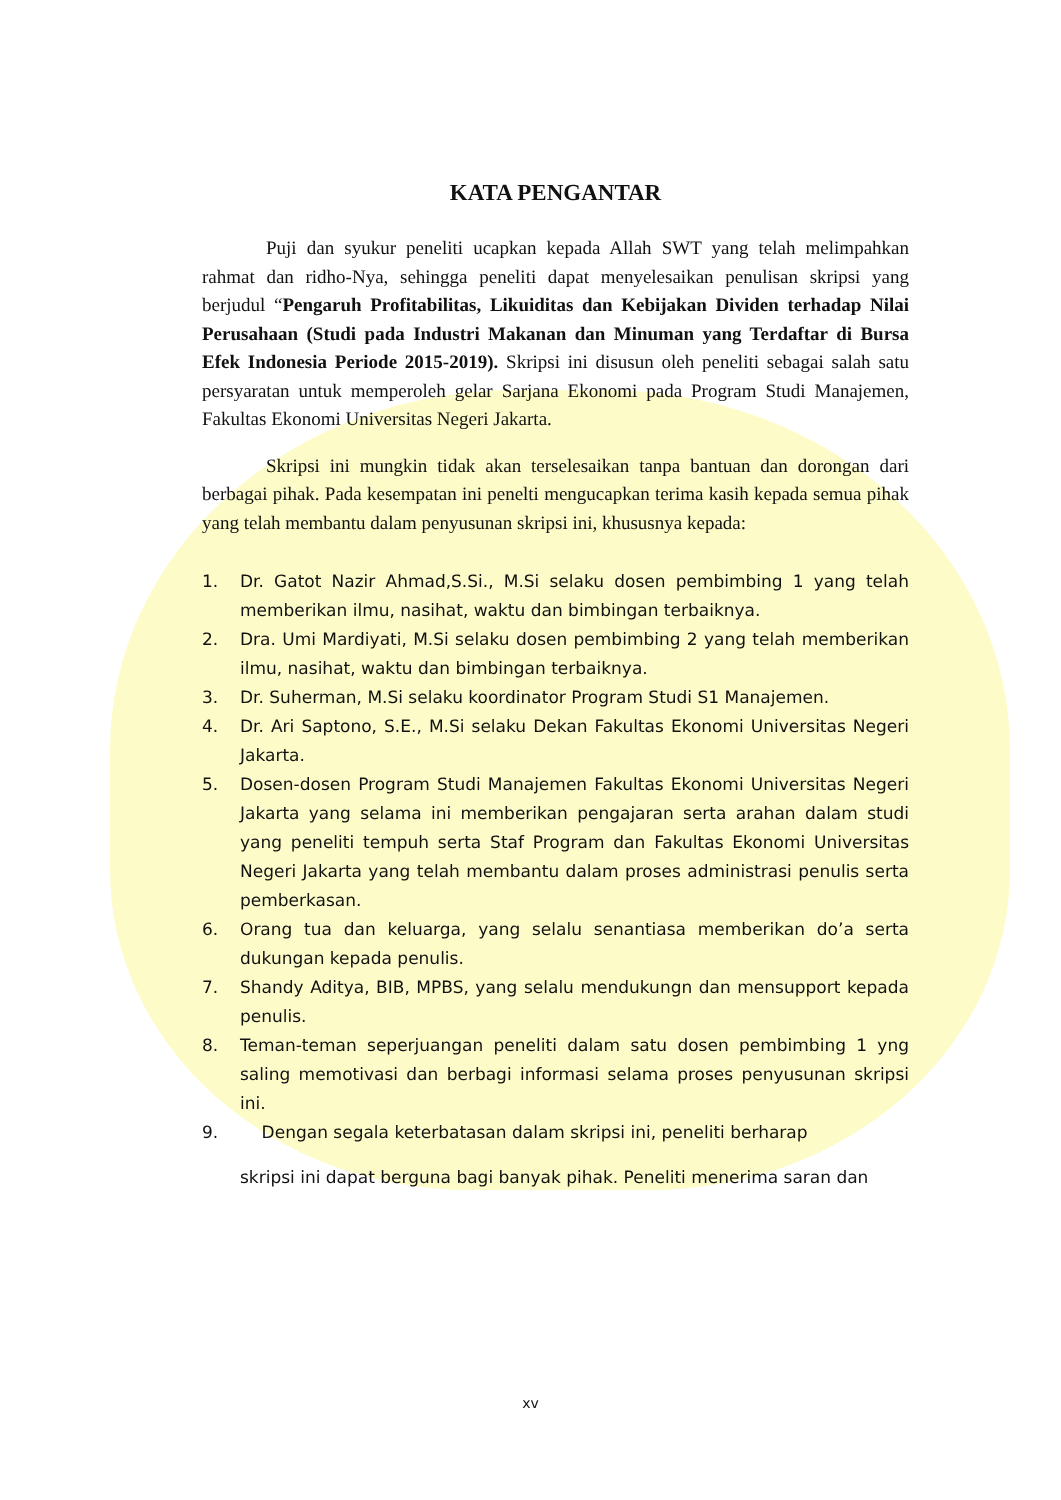KATA PENGANTAR
Puji dan syukur peneliti ucapkan kepada Allah SWT yang telah melimpahkan rahmat dan ridho-Nya, sehingga peneliti dapat menyelesaikan penulisan skripsi yang berjudul “Pengaruh Profitabilitas, Likuiditas dan Kebijakan Dividen terhadap Nilai Perusahaan (Studi pada Industri Makanan dan Minuman yang Terdaftar di Bursa Efek Indonesia Periode 2015-2019). Skripsi ini disusun oleh peneliti sebagai salah satu persyaratan untuk memperoleh gelar Sarjana Ekonomi pada Program Studi Manajemen, Fakultas Ekonomi Universitas Negeri Jakarta.
Skripsi ini mungkin tidak akan terselesaikan tanpa bantuan dan dorongan dari berbagai pihak. Pada kesempatan ini penelti mengucapkan terima kasih kepada semua pihak yang telah membantu dalam penyusunan skripsi ini, khususnya kepada:
1. Dr. Gatot Nazir Ahmad,S.Si., M.Si selaku dosen pembimbing 1 yang telah memberikan ilmu, nasihat, waktu dan bimbingan terbaiknya.
2. Dra. Umi Mardiyati, M.Si selaku dosen pembimbing 2 yang telah memberikan ilmu, nasihat, waktu dan bimbingan terbaiknya.
3. Dr. Suherman, M.Si selaku koordinator Program Studi S1 Manajemen.
4. Dr. Ari Saptono, S.E., M.Si selaku Dekan Fakultas Ekonomi Universitas Negeri Jakarta.
5. Dosen-dosen Program Studi Manajemen Fakultas Ekonomi Universitas Negeri Jakarta yang selama ini memberikan pengajaran serta arahan dalam studi yang peneliti tempuh serta Staf Program dan Fakultas Ekonomi Universitas Negeri Jakarta yang telah membantu dalam proses administrasi penulis serta pemberkasan.
6. Orang tua dan keluarga, yang selalu senantiasa memberikan do’a serta dukungan kepada penulis.
7. Shandy Aditya, BIB, MPBS, yang selalu mendukungn dan mensupport kepada penulis.
8. Teman-teman seperjuangan peneliti dalam satu dosen pembimbing 1 yng saling memotivasi dan berbagi informasi selama proses penyusunan skripsi ini.
9. Dengan segala keterbatasan dalam skripsi ini, peneliti berharap
skripsi ini dapat berguna bagi banyak pihak. Peneliti menerima saran dan
xv